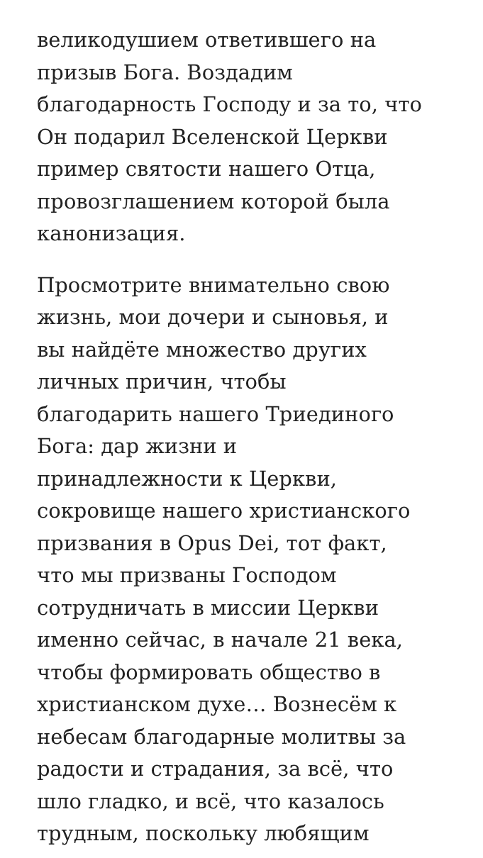великодушием ответившего на
призыв Бога. Воздадим
благодарность Господу и за то, что
Он подарил Вселенской Церкви
пример святости нашего Отца,
провозглашением которой была
канонизация.
Просмотрите внимательно свою
жизнь, мои дочери и сыновья, и
вы найдёте множество других
личных причин, чтобы
благодарить нашего Триединого
Бога: дар жизни и
принадлежности к Церкви,
сокровище нашего христианского
призвания в Opus Dei, тот факт,
что мы призваны Господом
сотрудничать в миссии Церкви
именно сейчас, в начале 21 века,
чтобы формировать общество в
христианском духе… Вознесём к
небесам благодарные молитвы за
радости и страдания, за всё, что
шло гладко, и всё, что казалось
трудным, поскольку любящим